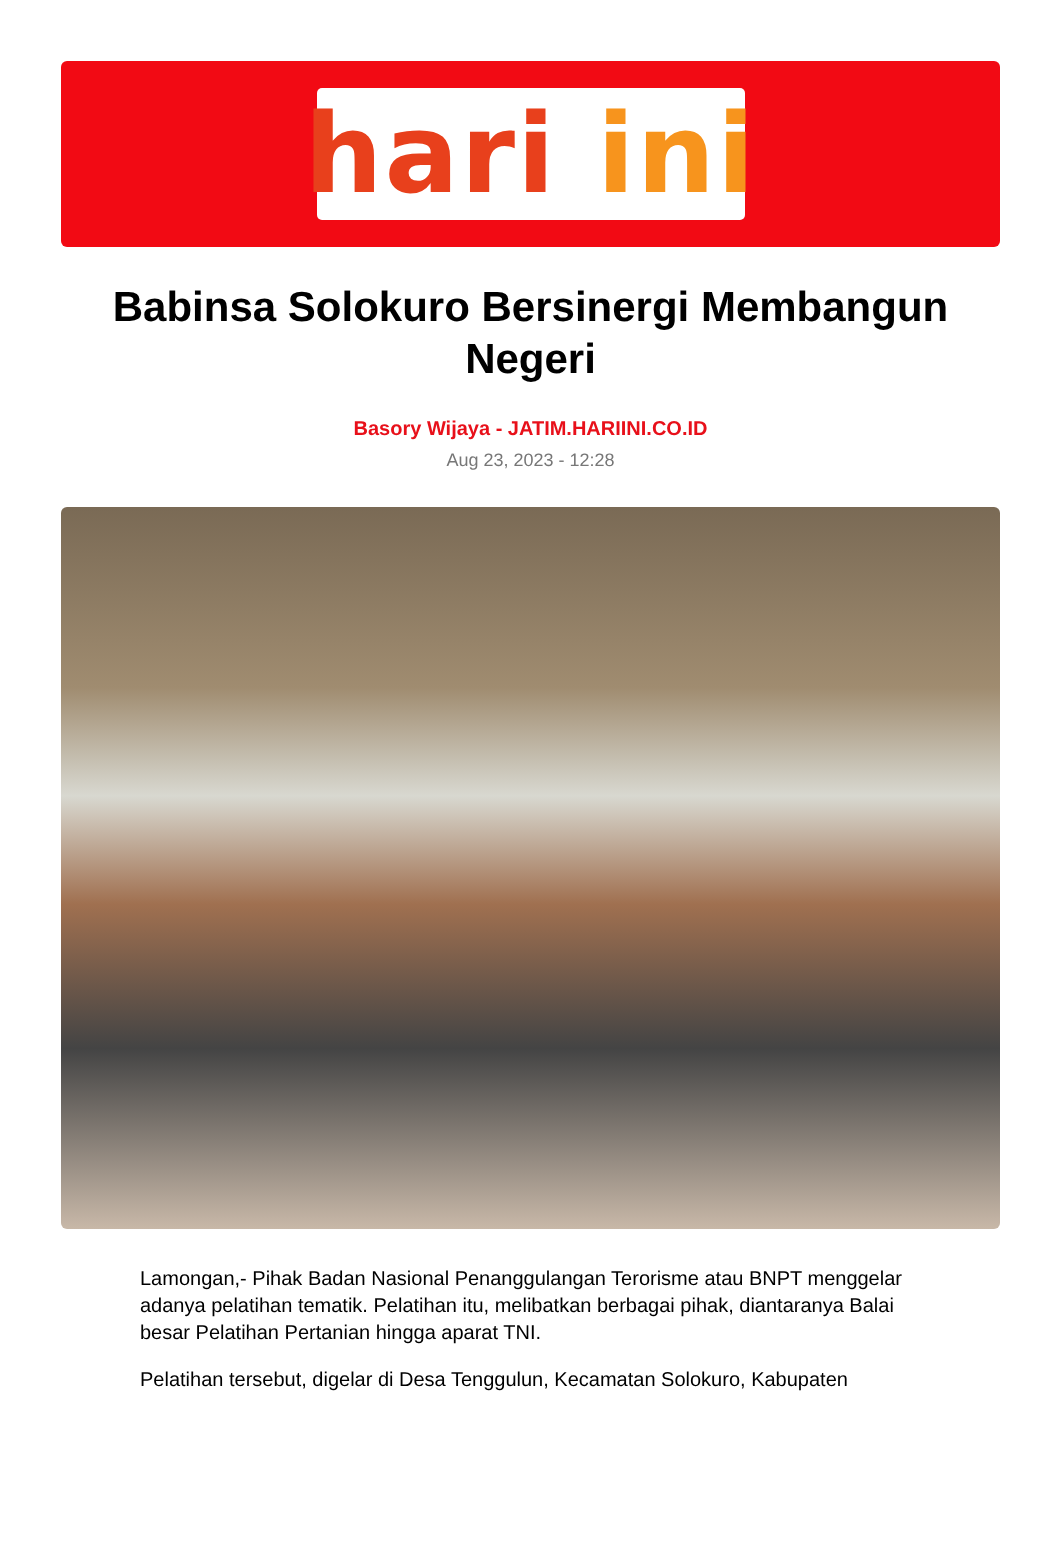hari ini
Babinsa Solokuro Bersinergi Membangun Negeri
Basory Wijaya - JATIM.HARIINI.CO.ID
Aug 23, 2023 - 12:28
Lamongan,- Pihak Badan Nasional Penanggulangan Terorisme atau BNPT menggelar adanya pelatihan tematik. Pelatihan itu, melibatkan berbagai pihak, diantaranya Balai besar Pelatihan Pertanian hingga aparat TNI.
Pelatihan tersebut, digelar di Desa Tenggulun, Kecamatan Solokuro, Kabupaten